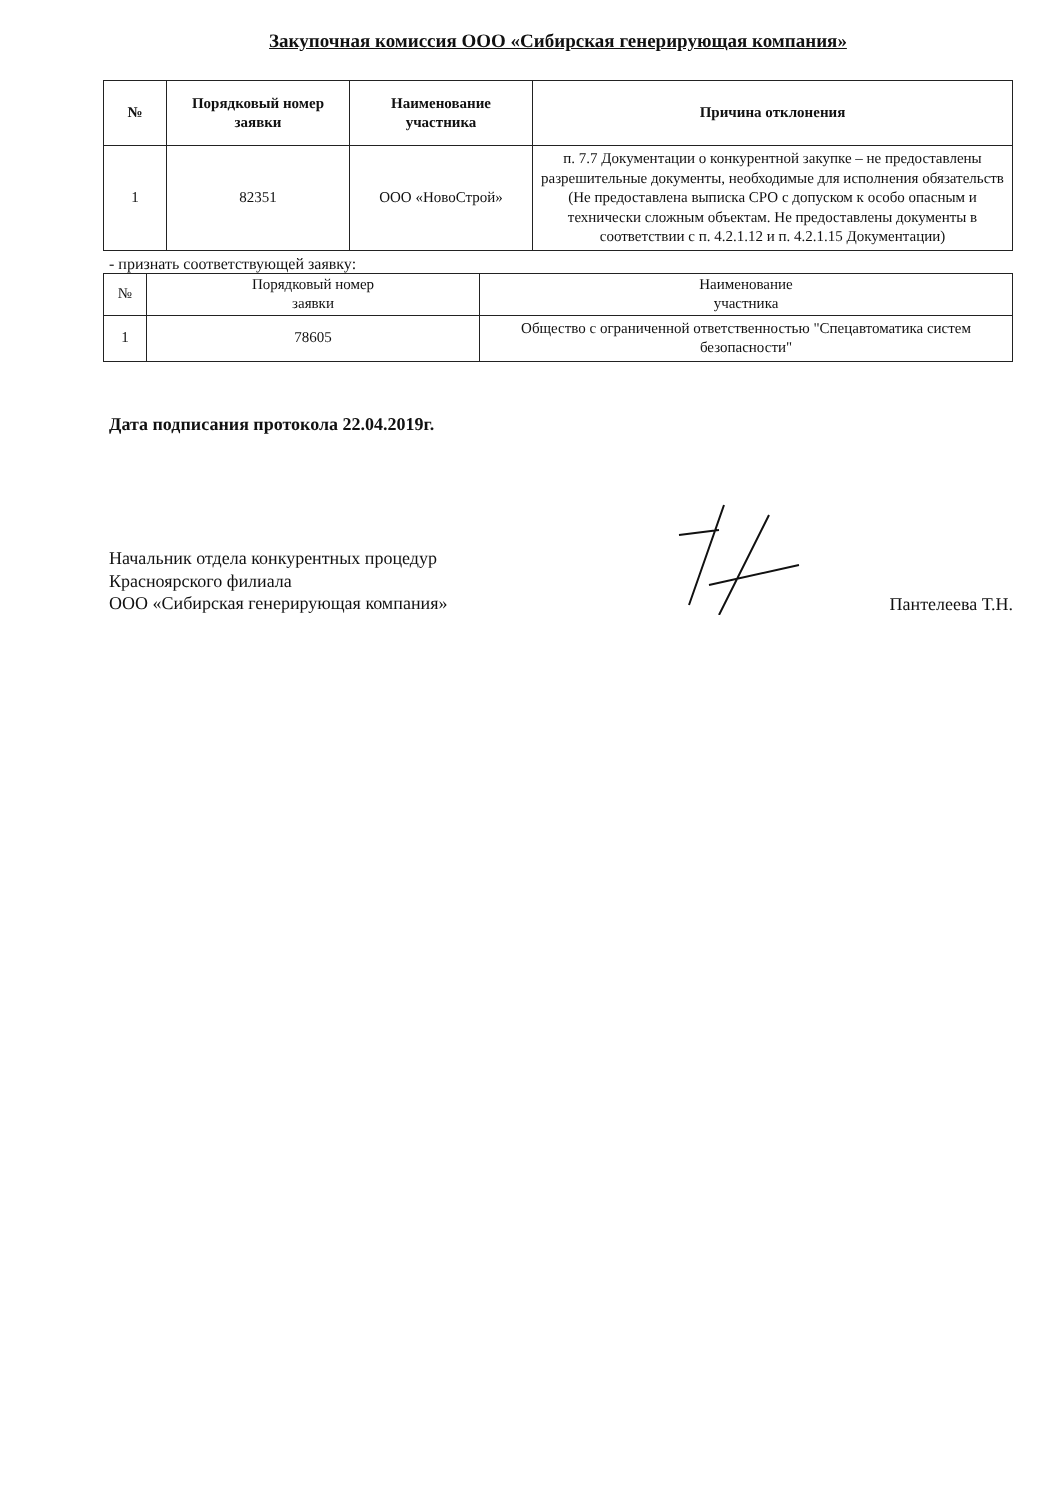Закупочная комиссия ООО «Сибирская генерирующая компания»
| № | Порядковый номер заявки | Наименование участника | Причина отклонения |
| --- | --- | --- | --- |
| 1 | 82351 | ООО «НовоСтрой» | п. 7.7 Документации о конкурентной закупке – не предоставлены разрешительные документы, необходимые для исполнения обязательств (Не предоставлена выписка СРО с допуском к особо опасным и технически сложным объектам. Не предоставлены документы в соответствии с п. 4.2.1.12 и п. 4.2.1.15 Документации) |
- признать соответствующей заявку:
| № | Порядковый номер заявки | Наименование участника |
| --- | --- | --- |
| 1 | 78605 | Общество с ограниченной ответственностью "Спецавтоматика систем безопасности" |
Дата подписания протокола 22.04.2019г.
Начальник отдела конкурентных процедур
Красноярского филиала
ООО «Сибирская генерирующая компания»
Пантелеева Т.Н.